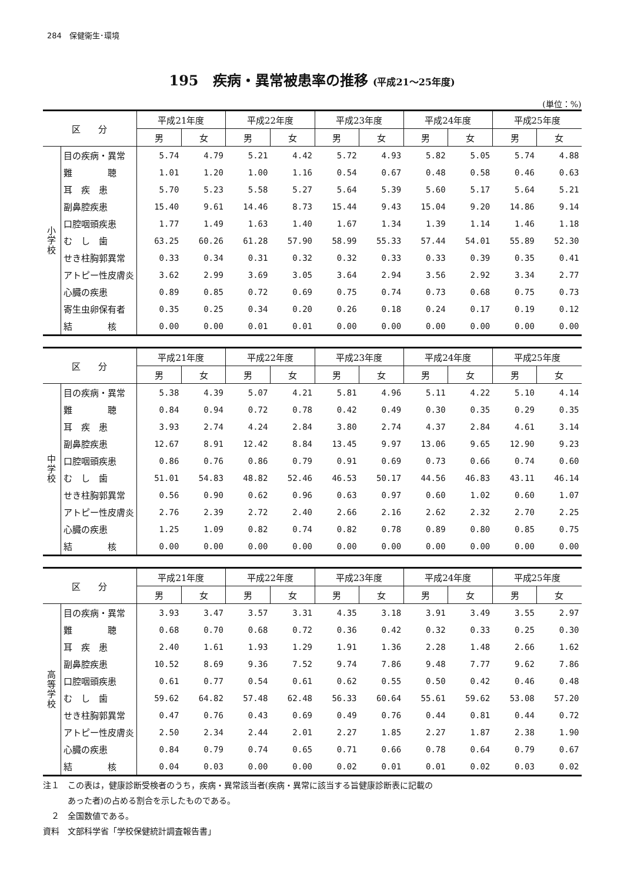284　保健衛生･環境
195　疾病・異常被患率の推移 (平成21～25年度)
(単位：%)
| 区 分 | | 平成21年度 | | 平成22年度 | | 平成23年度 | | 平成24年度 | | 平成25年度 | |
| --- | --- | --- | --- | --- | --- | --- | --- | --- | --- | --- | --- |
| | | 男 | 女 | 男 | 女 | 男 | 女 | 男 | 女 | 男 | 女 |
| 小 学 校 | 目の疾病・異常 | 5.74 | 4.79 | 5.21 | 4.42 | 5.72 | 4.93 | 5.82 | 5.05 | 5.74 | 4.88 |
| | 難 聴 | 1.01 | 1.20 | 1.00 | 1.16 | 0.54 | 0.67 | 0.48 | 0.58 | 0.46 | 0.63 |
| | 耳 疾 患 | 5.70 | 5.23 | 5.58 | 5.27 | 5.64 | 5.39 | 5.60 | 5.17 | 5.64 | 5.21 |
| | 副鼻腔疾患 | 15.40 | 9.61 | 14.46 | 8.73 | 15.44 | 9.43 | 15.04 | 9.20 | 14.86 | 9.14 |
| | 口腔咽頭疾患 | 1.77 | 1.49 | 1.63 | 1.40 | 1.67 | 1.34 | 1.39 | 1.14 | 1.46 | 1.18 |
| | む し 歯 | 63.25 | 60.26 | 61.28 | 57.90 | 58.99 | 55.33 | 57.44 | 54.01 | 55.89 | 52.30 |
| | せき柱胸郭異常 | 0.33 | 0.34 | 0.31 | 0.32 | 0.32 | 0.33 | 0.33 | 0.39 | 0.35 | 0.41 |
| | アトピー性皮膚炎 | 3.62 | 2.99 | 3.69 | 3.05 | 3.64 | 2.94 | 3.56 | 2.92 | 3.34 | 2.77 |
| | 心臓の疾患 | 0.89 | 0.85 | 0.72 | 0.69 | 0.75 | 0.74 | 0.73 | 0.68 | 0.75 | 0.73 |
| | 寄生虫卵保有者 | 0.35 | 0.25 | 0.34 | 0.20 | 0.26 | 0.18 | 0.24 | 0.17 | 0.19 | 0.12 |
| | 結 核 | 0.00 | 0.00 | 0.01 | 0.01 | 0.00 | 0.00 | 0.00 | 0.00 | 0.00 | 0.00 |
| 区 分 | | 平成21年度 | | 平成22年度 | | 平成23年度 | | 平成24年度 | | 平成25年度 | |
| --- | --- | --- | --- | --- | --- | --- | --- | --- | --- | --- | --- |
| | | 男 | 女 | 男 | 女 | 男 | 女 | 男 | 女 | 男 | 女 |
| 中 学 校 | 目の疾病・異常 | 5.38 | 4.39 | 5.07 | 4.21 | 5.81 | 4.96 | 5.11 | 4.22 | 5.10 | 4.14 |
| | 難 聴 | 0.84 | 0.94 | 0.72 | 0.78 | 0.42 | 0.49 | 0.30 | 0.35 | 0.29 | 0.35 |
| | 耳 疾 患 | 3.93 | 2.74 | 4.24 | 2.84 | 3.80 | 2.74 | 4.37 | 2.84 | 4.61 | 3.14 |
| | 副鼻腔疾患 | 12.67 | 8.91 | 12.42 | 8.84 | 13.45 | 9.97 | 13.06 | 9.65 | 12.90 | 9.23 |
| | 口腔咽頭疾患 | 0.86 | 0.76 | 0.86 | 0.79 | 0.91 | 0.69 | 0.73 | 0.66 | 0.74 | 0.60 |
| | む し 歯 | 51.01 | 54.83 | 48.82 | 52.46 | 46.53 | 50.17 | 44.56 | 46.83 | 43.11 | 46.14 |
| | せき柱胸郭異常 | 0.56 | 0.90 | 0.62 | 0.96 | 0.63 | 0.97 | 0.60 | 1.02 | 0.60 | 1.07 |
| | アトピー性皮膚炎 | 2.76 | 2.39 | 2.72 | 2.40 | 2.66 | 2.16 | 2.62 | 2.32 | 2.70 | 2.25 |
| | 心臓の疾患 | 1.25 | 1.09 | 0.82 | 0.74 | 0.82 | 0.78 | 0.89 | 0.80 | 0.85 | 0.75 |
| | 結 核 | 0.00 | 0.00 | 0.00 | 0.00 | 0.00 | 0.00 | 0.00 | 0.00 | 0.00 | 0.00 |
| 区 分 | | 平成21年度 | | 平成22年度 | | 平成23年度 | | 平成24年度 | | 平成25年度 | |
| --- | --- | --- | --- | --- | --- | --- | --- | --- | --- | --- | --- |
| | | 男 | 女 | 男 | 女 | 男 | 女 | 男 | 女 | 男 | 女 |
| 高 等 学 校 | 目の疾病・異常 | 3.93 | 3.47 | 3.57 | 3.31 | 4.35 | 3.18 | 3.91 | 3.49 | 3.55 | 2.97 |
| | 難 聴 | 0.68 | 0.70 | 0.68 | 0.72 | 0.36 | 0.42 | 0.32 | 0.33 | 0.25 | 0.30 |
| | 耳 疾 患 | 2.40 | 1.61 | 1.93 | 1.29 | 1.91 | 1.36 | 2.28 | 1.48 | 2.66 | 1.62 |
| | 副鼻腔疾患 | 10.52 | 8.69 | 9.36 | 7.52 | 9.74 | 7.86 | 9.48 | 7.77 | 9.62 | 7.86 |
| | 口腔咽頭疾患 | 0.61 | 0.77 | 0.54 | 0.61 | 0.62 | 0.55 | 0.50 | 0.42 | 0.46 | 0.48 |
| | む し 歯 | 59.62 | 64.82 | 57.48 | 62.48 | 56.33 | 60.64 | 55.61 | 59.62 | 53.08 | 57.20 |
| | せき柱胸郭異常 | 0.47 | 0.76 | 0.43 | 0.69 | 0.49 | 0.76 | 0.44 | 0.81 | 0.44 | 0.72 |
| | アトピー性皮膚炎 | 2.50 | 2.34 | 2.44 | 2.01 | 2.27 | 1.85 | 2.27 | 1.87 | 2.38 | 1.90 |
| | 心臓の疾患 | 0.84 | 0.79 | 0.74 | 0.65 | 0.71 | 0.66 | 0.78 | 0.64 | 0.79 | 0.67 |
| | 結 核 | 0.04 | 0.03 | 0.00 | 0.00 | 0.02 | 0.01 | 0.01 | 0.02 | 0.03 | 0.02 |
注１　この表は，健康診断受検者のうち，疾病・異常該当者(疾病・異常に該当する旨健康診断表に記載の
　　　あった者)の占める割合を示したものである。
　２　全国数値である。
資料　文部科学省「学校保健統計調査報告書」